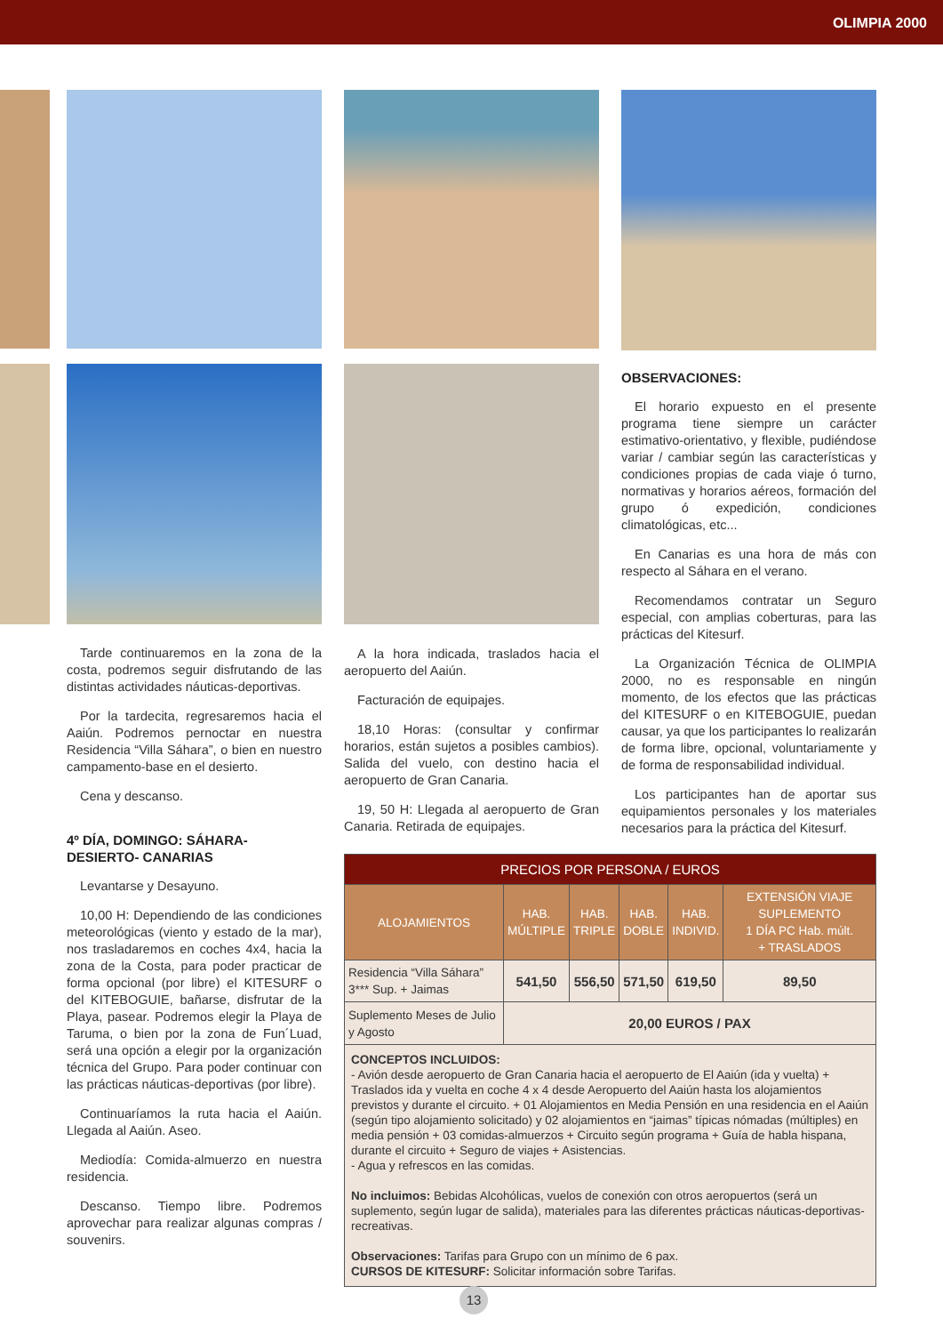OLIMPIA 2000
Tarde continuaremos en la zona de la costa, podremos seguir disfrutando de las distintas actividades náuticas-deportivas.
Por la tardecita, regresaremos hacia el Aaiún. Podremos pernoctar en nuestra Residencia “Villa Sáhara”, o bien en nuestro campamento-base en el desierto.
Cena y descanso.
4º DÍA, DOMINGO: SÁHARA- DESIERTO- CANARIAS
Levantarse y Desayuno.
10,00 H: Dependiendo de las condiciones meteorológicas (viento y estado de la mar), nos trasladaremos en coches 4x4, hacia la zona de la Costa, para poder practicar de forma opcional (por libre) el KITESURF o del KITEBOGUIE, bañarse, disfrutar de la Playa, pasear. Podremos elegir la Playa de Taruma, o bien por la zona de Fun´Luad, será una opción a elegir por la organización técnica del Grupo. Para poder continuar con las prácticas náuticas-deportivas (por libre).
Continuaríamos la ruta hacia el Aaiún. Llegada al Aaiún. Aseo.
Mediodía: Comida-almuerzo en nuestra residencia.
Descanso. Tiempo libre. Podremos aprovechar para realizar algunas compras / souvenirs.
A la hora indicada, traslados hacia el aeropuerto del Aaiún.
Facturación de equipajes.
18,10 Horas: (consultar y confirmar horarios, están sujetos a posibles cambios). Salida del vuelo, con destino hacia el aeropuerto de Gran Canaria.
19, 50 H: Llegada al aeropuerto de Gran Canaria. Retirada de equipajes.
OBSERVACIONES:
El horario expuesto en el presente programa tiene siempre un carácter estimativo-orientativo, y flexible, pudiéndose variar / cambiar según las características y condiciones propias de cada viaje ó turno, normativas y horarios aéreos, formación del grupo ó expedición, condiciones climatológicas, etc...
En Canarias es una hora de más con respecto al Sáhara en el verano.
Recomendamos contratar un Seguro especial, con amplias coberturas, para las prácticas del Kitesurf.
La Organización Técnica de OLIMPIA 2000, no es responsable en ningún momento, de los efectos que las prácticas del KITESURF o en KITEBOGUIE, puedan causar, ya que los participantes lo realizarán de forma libre, opcional, voluntariamente y de forma de responsabilidad individual.
Los participantes han de aportar sus equipamientos personales y los materiales necesarios para la práctica del Kitesurf.
| PRECIOS POR PERSONA / EUROS | | | | | |
| --- | --- | --- | --- | --- | --- |
| ALOJAMIENTOS | HAB. MÚLTIPLE | HAB. TRIPLE | HAB. DOBLE | HAB. INDIVID. | EXTENSIÓN VIAJE SUPLEMENTO 1 DÍA PC Hab. múlt. + TRASLADOS |
| Residencia “Villa Sáhara” 3*** Sup. + Jaimas | 541,50 | 556,50 | 571,50 | 619,50 | 89,50 |
| Suplemento Meses de Julio y Agosto | 20,00 EUROS / PAX | | | | |
CONCEPTOS INCLUIDOS:
- Avión desde aeropuerto de Gran Canaria hacia el aeropuerto de El Aaiún (ida y vuelta) + Traslados ida y vuelta en coche 4 x 4 desde Aeropuerto del Aaiún hasta los alojamientos previstos y durante el circuito. + 01 Alojamientos en Media Pensión en una residencia en el Aaiún (según tipo alojamiento solicitado) y 02 alojamientos en “jaimas” típicas nómadas (múltiples) en media pensión + 03 comidas-almuerzos + Circuito según programa + Guía de habla hispana, durante el circuito + Seguro de viajes + Asistencias.
- Agua y refrescos en las comidas.
No incluimos: Bebidas Alcohólicas, vuelos de conexión con otros aeropuertos (será un suplemento, según lugar de salida), materiales para las diferentes prácticas náuticas-deportivas-recreativas.
Observaciones: Tarifas para Grupo con un mínimo de 6 pax.
CURSOS DE KITESURF: Solicitar información sobre Tarifas.
13